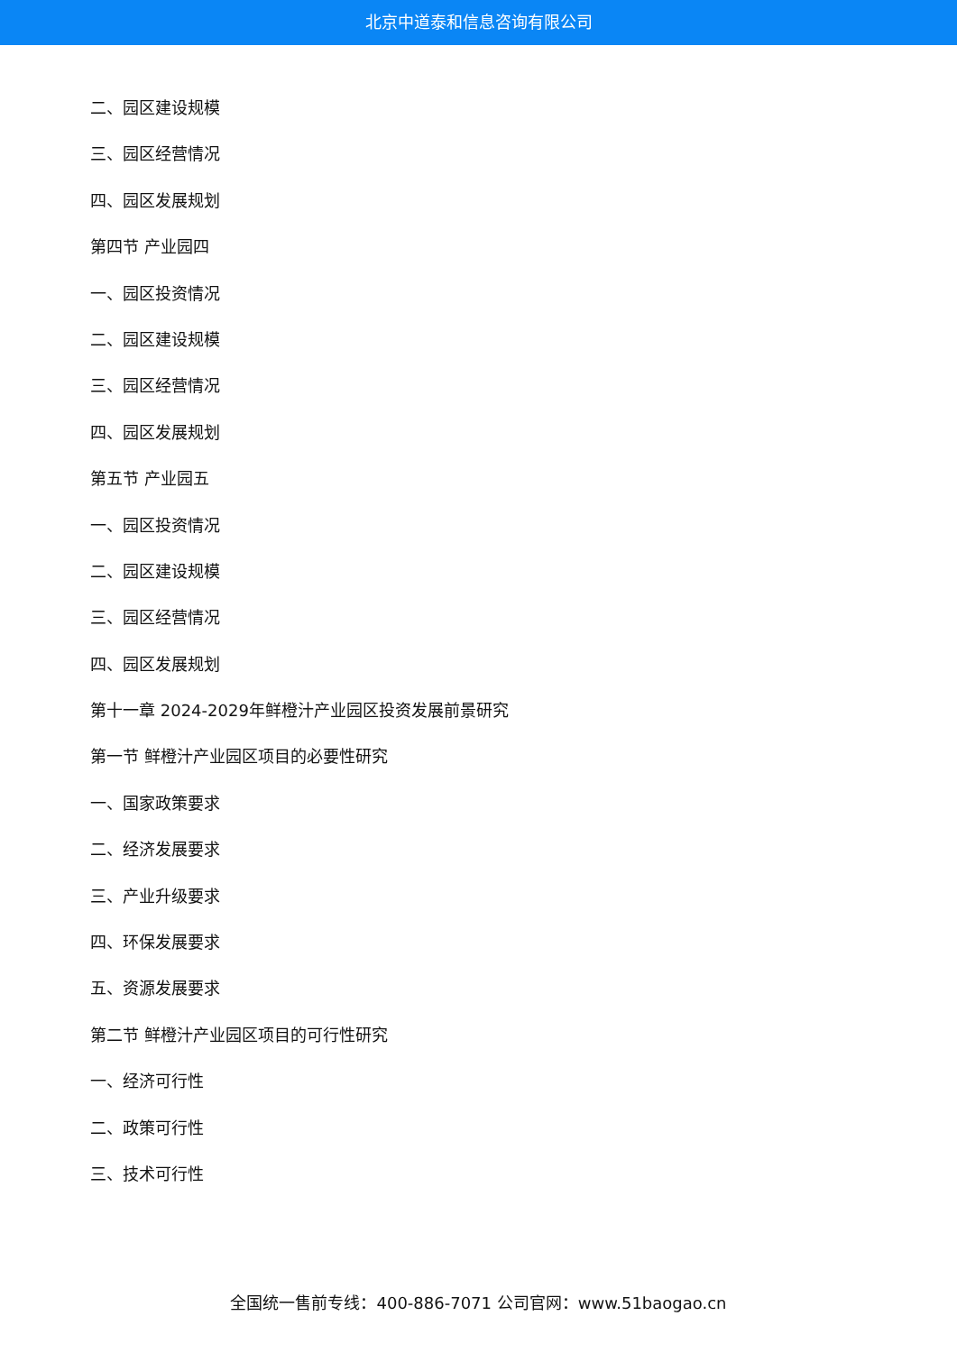北京中道泰和信息咨询有限公司
二、园区建设规模
三、园区经营情况
四、园区发展规划
第四节 产业园四
一、园区投资情况
二、园区建设规模
三、园区经营情况
四、园区发展规划
第五节 产业园五
一、园区投资情况
二、园区建设规模
三、园区经营情况
四、园区发展规划
第十一章 2024-2029年鲜橙汁产业园区投资发展前景研究
第一节 鲜橙汁产业园区项目的必要性研究
一、国家政策要求
二、经济发展要求
三、产业升级要求
四、环保发展要求
五、资源发展要求
第二节 鲜橙汁产业园区项目的可行性研究
一、经济可行性
二、政策可行性
三、技术可行性
全国统一售前专线：400-886-7071 公司官网：www.51baogao.cn